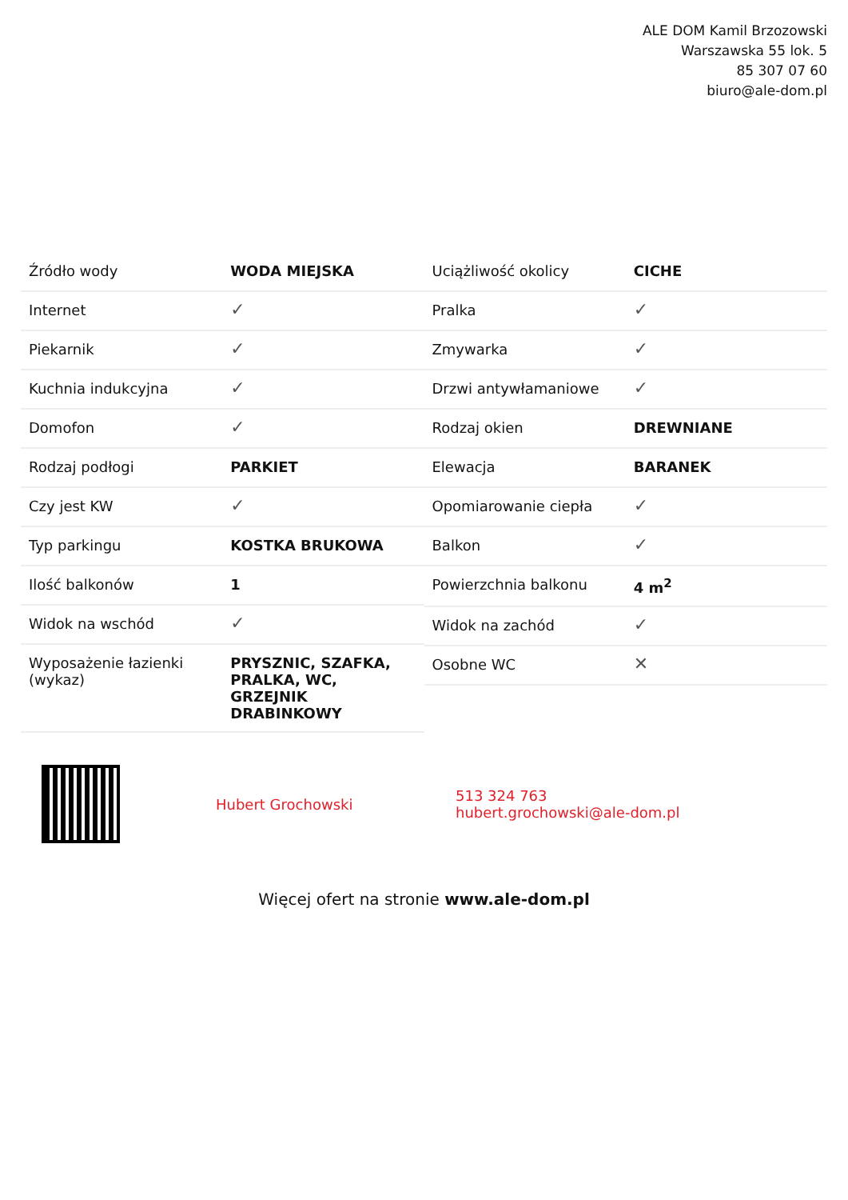ALE DOM Kamil Brzozowski
Warszawska 55 lok. 5
85 307 07 60
biuro@ale-dom.pl
| Źródło wody | WODA MIEJSKA |
| Internet | ✓ |
| Piekarnik | ✓ |
| Kuchnia indukcyjna | ✓ |
| Domofon | ✓ |
| Rodzaj podłogi | PARKIET |
| Czy jest KW | ✓ |
| Typ parkingu | KOSTKA BRUKOWA |
| Ilość balkonów | 1 |
| Widok na wschód | ✓ |
| Wyposażenie łazienki (wykaz) | PRYSZNIC, SZAFKA, PRALKA, WC, GRZEJNIK DRABINKOWY |
| Uciążliwość okolicy | CICHE |
| Pralka | ✓ |
| Zmywarka | ✓ |
| Drzwi antywłamaniowe | ✓ |
| Rodzaj okien | DREWNIANE |
| Elewacja | BARANEK |
| Opomiarowanie ciepła | ✓ |
| Balkon | ✓ |
| Powierzchnia balkonu | 4 m<sup>2</sup> |
| Widok na zachód | ✓ |
| Osobne WC | ✕ |
Hubert Grochowski
513 324 763
hubert.grochowski@ale-dom.pl
Więcej ofert na stronie www.ale-dom.pl